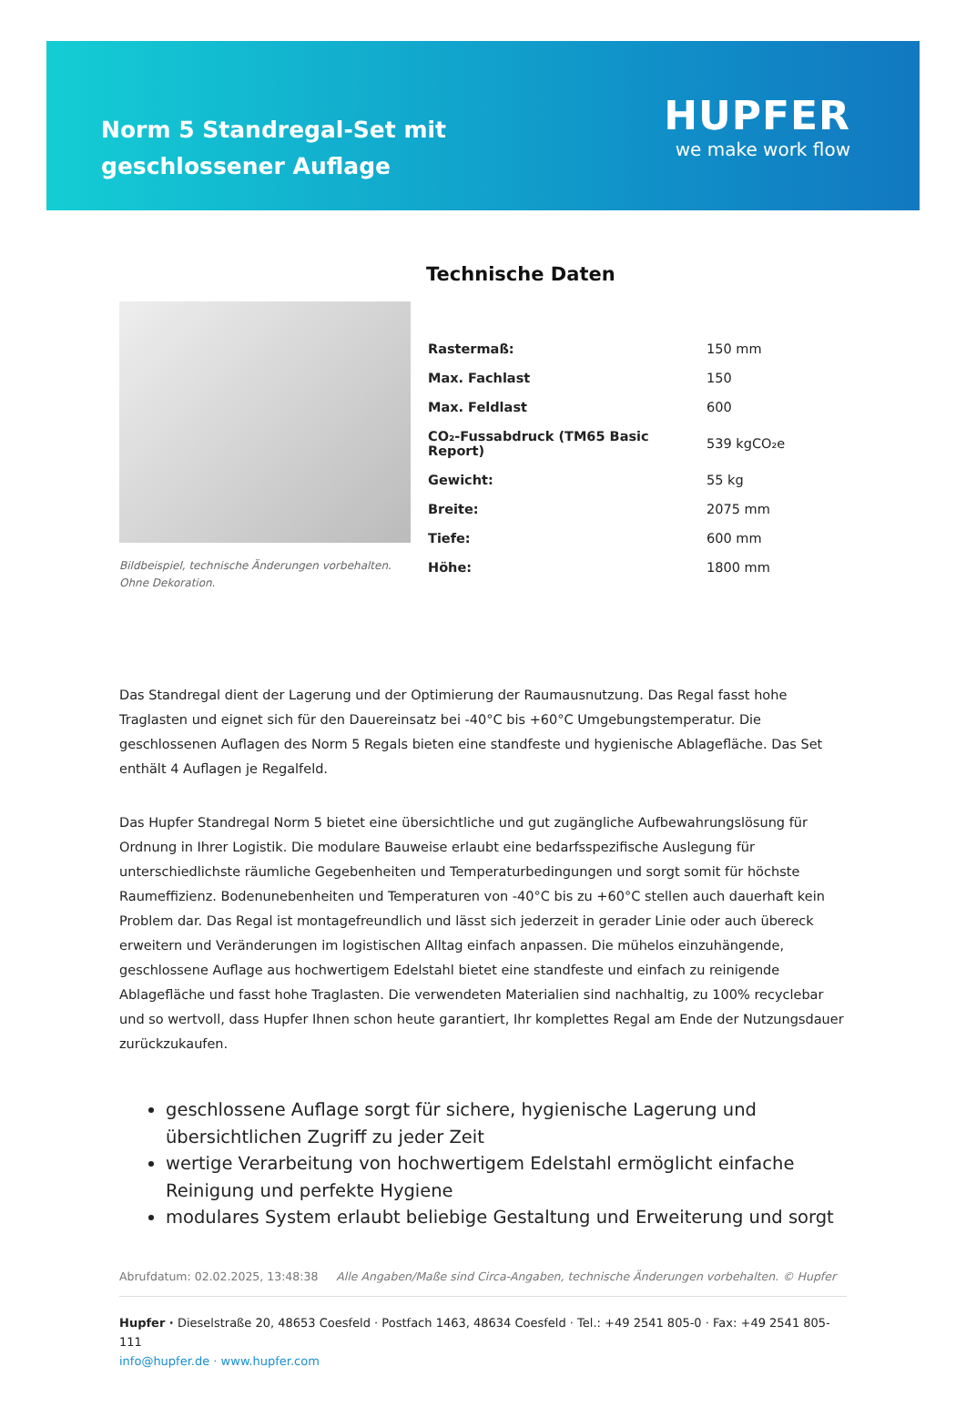Norm 5 Standregal-Set mit geschlossener Auflage
HUPFER
we make work flow
Bildbeispiel, technische Änderungen vorbehalten.
Ohne Dekoration.
Technische Daten
| Rastermaß: | 150 mm |
| Max. Fachlast | 150 |
| Max. Feldlast | 600 |
| CO₂-Fussabdruck (TM65 Basic Report) | 539 kgCO₂e |
| Gewicht: | 55 kg |
| Breite: | 2075 mm |
| Tiefe: | 600 mm |
| Höhe: | 1800 mm |
Das Standregal dient der Lagerung und der Optimierung der Raumausnutzung. Das Regal fasst hohe Traglasten und eignet sich für den Dauereinsatz bei -40°C bis +60°C Umgebungstemperatur. Die geschlossenen Auflagen des Norm 5 Regals bieten eine standfeste und hygienische Ablagefläche. Das Set enthält 4 Auflagen je Regalfeld.
Das Hupfer Standregal Norm 5 bietet eine übersichtliche und gut zugängliche Aufbewahrungslösung für Ordnung in Ihrer Logistik. Die modulare Bauweise erlaubt eine bedarfsspezifische Auslegung für unterschiedlichste räumliche Gegebenheiten und Temperaturbedingungen und sorgt somit für höchste Raumeffizienz. Bodenunebenheiten und Temperaturen von -40°C bis zu +60°C stellen auch dauerhaft kein Problem dar. Das Regal ist montagefreundlich und lässt sich jederzeit in gerader Linie oder auch übereck erweitern und Veränderungen im logistischen Alltag einfach anpassen. Die mühelos einzuhängende, geschlossene Auflage aus hochwertigem Edelstahl bietet eine standfeste und einfach zu reinigende Ablagefläche und fasst hohe Traglasten. Die verwendeten Materialien sind nachhaltig, zu 100% recyclebar und so wertvoll, dass Hupfer Ihnen schon heute garantiert, Ihr komplettes Regal am Ende der Nutzungsdauer zurückzukaufen.
geschlossene Auflage sorgt für sichere, hygienische Lagerung und übersichtlichen Zugriff zu jeder Zeit
wertige Verarbeitung von hochwertigem Edelstahl ermöglicht einfache Reinigung und perfekte Hygiene
modulares System erlaubt beliebige Gestaltung und Erweiterung und sorgt
Abrufdatum: 02.02.2025, 13:48:38 Alle Angaben/Maße sind Circa-Angaben, technische Änderungen vorbehalten. © Hupfer
Hupfer · Dieselstraße 20, 48653 Coesfeld · Postfach 1463, 48634 Coesfeld · Tel.: +49 2541 805-0 · Fax: +49 2541 805-111
info@hupfer.de · www.hupfer.com